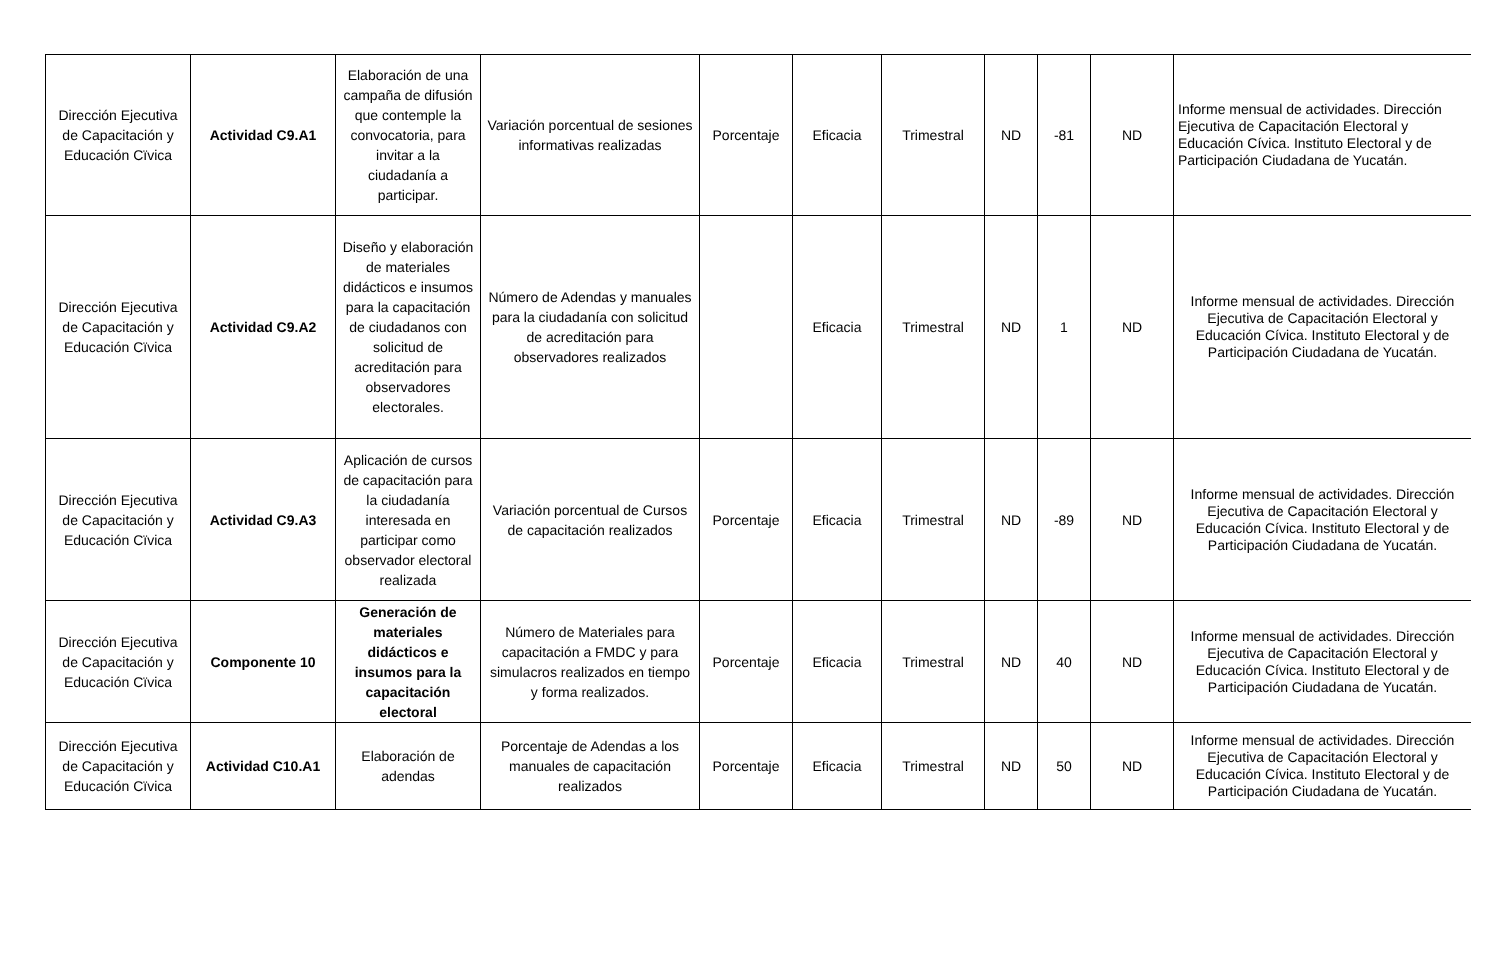| Dirección Ejecutiva de Capacitación y Educación Cïvica | Actividad C9.A1 | Elaboración de una campaña de difusión que contemple la convocatoria, para invitar a la ciudadanía a participar. | Variación porcentual de sesiones informativas realizadas | Porcentaje | Eficacia | Trimestral | ND | -81 | ND | Informe mensual de actividades. Dirección Ejecutiva de Capacitación Electoral y Educación Cívica. Instituto Electoral y de Participación Ciudadana de Yucatán. |
| Dirección Ejecutiva de Capacitación y Educación Cïvica | Actividad C9.A2 | Diseño y elaboración de materiales didácticos e insumos para la capacitación de ciudadanos con solicitud de acreditación para observadores electorales. | Número de Adendas y manuales para la ciudadanía con solicitud de acreditación para observadores realizados | | Eficacia | Trimestral | ND | 1 | ND | Informe mensual de actividades. Dirección Ejecutiva de Capacitación Electoral y Educación Cívica. Instituto Electoral y de Participación Ciudadana de Yucatán. |
| Dirección Ejecutiva de Capacitación y Educación Cïvica | Actividad C9.A3 | Aplicación de cursos de capacitación para la ciudadanía interesada en participar como observador electoral realizada | Variación porcentual de Cursos de capacitación realizados | Porcentaje | Eficacia | Trimestral | ND | -89 | ND | Informe mensual de actividades. Dirección Ejecutiva de Capacitación Electoral y Educación Cívica. Instituto Electoral y de Participación Ciudadana de Yucatán. |
| Dirección Ejecutiva de Capacitación y Educación Cïvica | Componente 10 | Generación de materiales didácticos e insumos para la capacitación electoral | Número de Materiales para capacitación a FMDC y para simulacros realizados en tiempo y forma realizados. | Porcentaje | Eficacia | Trimestral | ND | 40 | ND | Informe mensual de actividades. Dirección Ejecutiva de Capacitación Electoral y Educación Cívica. Instituto Electoral y de Participación Ciudadana de Yucatán. |
| Dirección Ejecutiva de Capacitación y Educación Cïvica | Actividad C10.A1 | Elaboración de adendas | Porcentaje de Adendas a los manuales de capacitación realizados | Porcentaje | Eficacia | Trimestral | ND | 50 | ND | Informe mensual de actividades. Dirección Ejecutiva de Capacitación Electoral y Educación Cívica. Instituto Electoral y de Participación Ciudadana de Yucatán. |